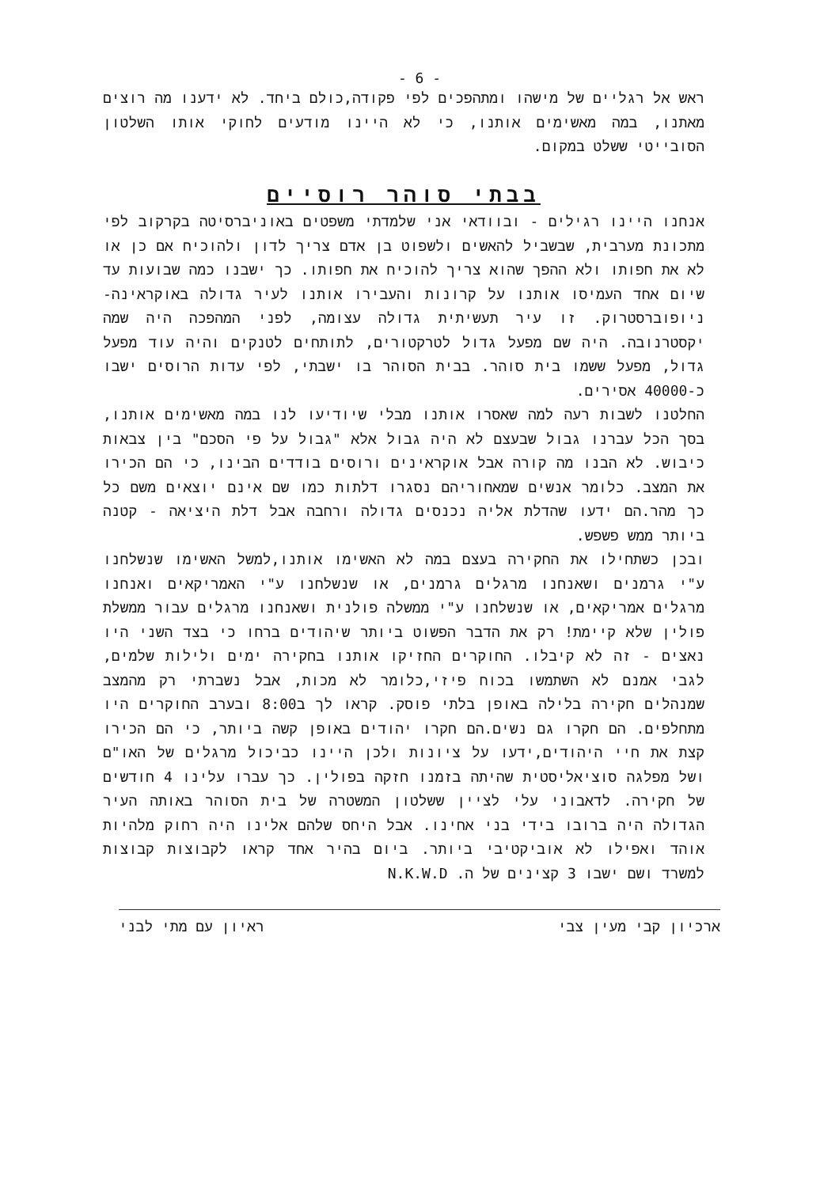- 6 -
ראש אל רגליים של מישהו ומתהפכים לפי פקודה,כולם ביחד. לא ידענו מה רוצים מאתנו, במה מאשימים אותנו, כי לא היינו מודעים לחוקי אותו השלטון הסובייטי ששלט במקום.
בבתי סוהר רוסיים
אנחנו היינו רגילים - ובוודאי אני שלמדתי משפטים באוניברסיטה בקרקוב לפי מתכונת מערבית, שבשביל להאשים ולשפוט בן אדם צריך לדון ולהוכיח אם כן או לא את חפותו ולא ההפך שהוא צריך להוכיח את חפותו. כך ישבנו כמה שבועות עד שיום אחד העמיסו אותנו על קרונות והעבירו אותנו לעיר גדולה באוקראינה- ניופוברסטרוק. זו עיר תעשיתית גדולה עצומה, לפני המהפכה היה שמה יקסטרנובה. היה שם מפעל גדול לטרקטורים, לתותחים לטנקים והיה עוד מפעל גדול, מפעל ששמו בית סוהר. בבית הסוהר בו ישבתי, לפי עדות הרוסים ישבו כ-40000 אסירים.
החלטנו לשבות רעה למה שאסרו אותנו מבלי שיודיעו לנו במה מאשימים אותנו, בסך הכל עברנו גבול שבעצם לא היה גבול אלא "גבול על פי הסכם" בין צבאות כיבוש. לא הבנו מה קורה אבל אוקראינים ורוסים בודדים הבינו, כי הם הכירו את המצב. כלומר אנשים שמאחוריהם נסגרו דלתות כמו שם אינם יוצאים משם כל כך מהר.הם ידעו שהדלת אליה נכנסים גדולה ורחבה אבל דלת היציאה - קטנה ביותר ממש פשפש.
ובכן כשתחילו את החקירה בעצם במה לא האשימו אותנו,למשל האשימו שנשלחנו ע"י גרמנים ושאנחנו מרגלים גרמנים, או שנשלחנו ע"י האמריקאים ואנחנו מרגלים אמריקאים, או שנשלחנו ע"י ממשלה פולנית ושאנחנו מרגלים עבור ממשלת פולין שלא קיימת! רק את הדבר הפשוט ביותר שיהודים ברחו כי בצד השני היו נאצים - זה לא קיבלו. החוקרים החזיקו אותנו בחקירה ימים ולילות שלמים, לגבי אמנם לא השתמשו בכוח פיזי,כלומר לא מכות, אבל נשברתי רק מהמצב שמנהלים חקירה בלילה באופן בלתי פוסק. קראו לך ב8:00 ובערב החוקרים היו מתחלפים. הם חקרו גם נשים.הם חקרו יהודים באופן קשה ביותר, כי הם הכירו קצת את חיי היהודים,ידעו על ציונות ולכן היינו כביכול מרגלים של האו"ם ושל מפלגה סוציאליסטית שהיתה בזמנו חזקה בפולין. כך עברו עלינו 4 חודשים של חקירה. לדאבוני עלי לציין ששלטון המשטרה של בית הסוהר באותה העיר הגדולה היה ברובו בידי בני אחינו. אבל היחס שלהם אלינו היה רחוק מלהיות אוהד ואפילו לא אוביקטיבי ביותר. ביום בהיר אחד קראו לקבוצות קבוצות למשרד ושם ישבו 3 קצינים של ה. N.K.W.D
ארכיון קבי מעין צבי ראיון עם מתי לבני